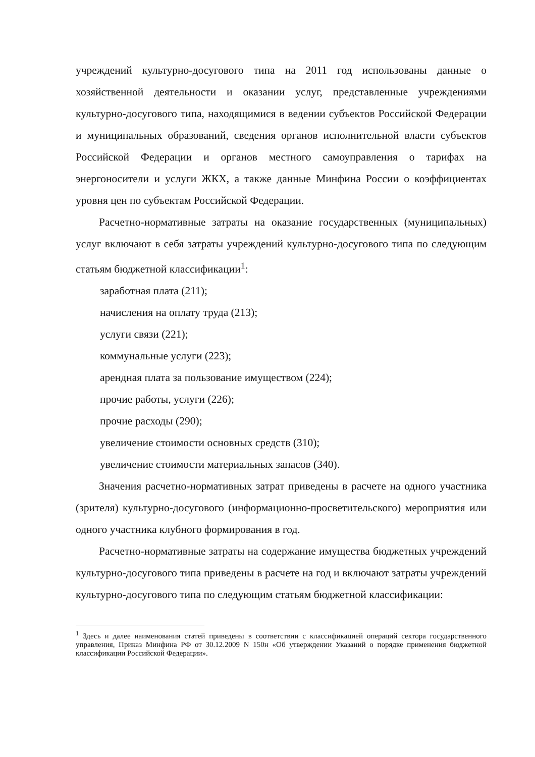учреждений культурно-досугового типа на 2011 год использованы данные о хозяйственной деятельности и оказании услуг, представленные учреждениями культурно-досугового типа, находящимися в ведении субъектов Российской Федерации и муниципальных образований, сведения органов исполнительной власти субъектов Российской Федерации и органов местного самоуправления о тарифах на энергоносители и услуги ЖКХ, а также данные Минфина России о коэффициентах уровня цен по субъектам Российской Федерации.
Расчетно-нормативные затраты на оказание государственных (муниципальных) услуг включают в себя затраты учреждений культурно-досугового типа по следующим статьям бюджетной классификации<sup>1</sup>:
заработная плата (211);
начисления на оплату труда (213);
услуги связи (221);
коммунальные услуги (223);
арендная плата за пользование имуществом (224);
прочие работы, услуги (226);
прочие расходы (290);
увеличение стоимости основных средств (310);
увеличение стоимости материальных запасов (340).
Значения расчетно-нормативных затрат приведены в расчете на одного участника (зрителя) культурно-досугового (информационно-просветительского) мероприятия или одного участника клубного формирования в год.
Расчетно-нормативные затраты на содержание имущества бюджетных учреждений культурно-досугового типа приведены в расчете на год и включают затраты учреждений культурно-досугового типа по следующим статьям бюджетной классификации:
<sup>1</sup> Здесь и далее наименования статей приведены в соответствии с классификацией операций сектора государственного управления, Приказ Минфина РФ от 30.12.2009 N 150н «Об утверждении Указаний о порядке применения бюджетной классификации Российской Федерации».